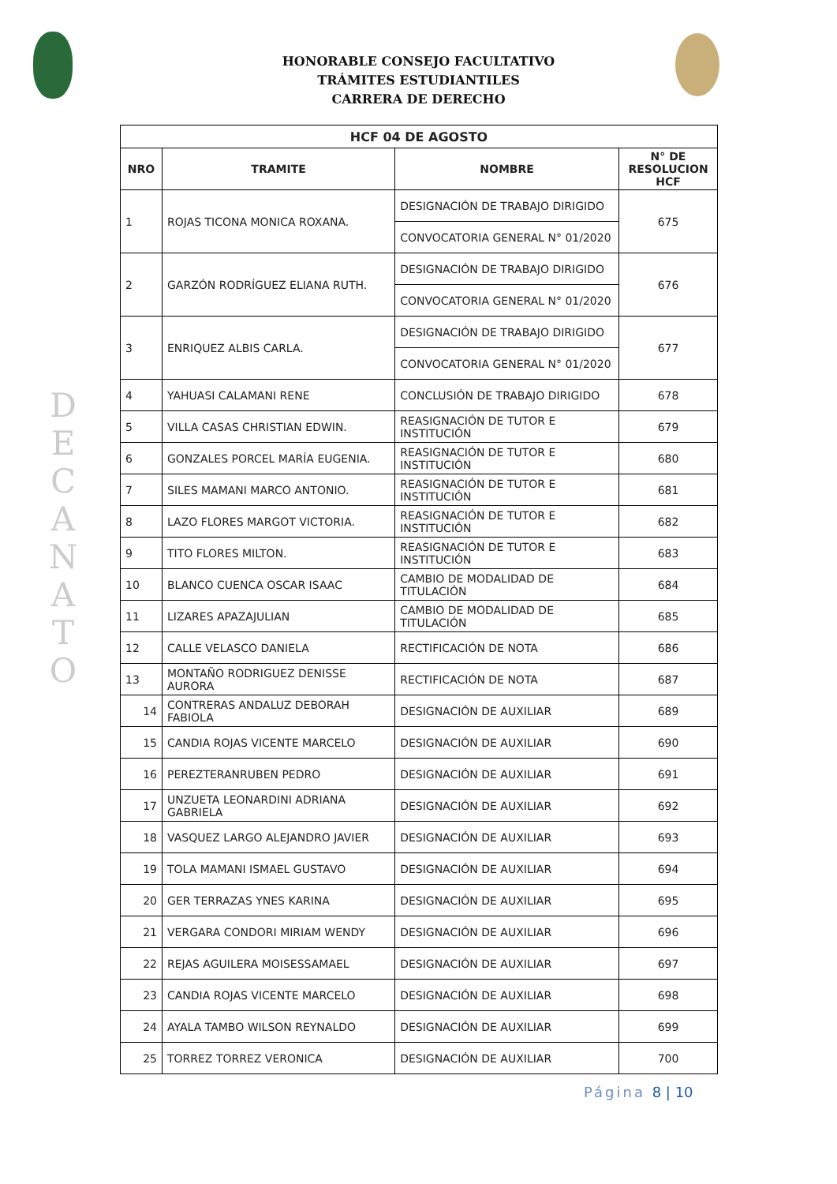HONORABLE CONSEJO FACULTATIVO
TRÁMITES ESTUDIANTILES
CARRERA DE DERECHO
D E C A N A T O
| HCF 04 DE AGOSTO | | | |
| NRO | TRAMITE | NOMBRE | N° DE RESOLUCION HCF |
| 1 | ROJAS TICONA MONICA ROXANA. | DESIGNACIÓN DE TRABAJO DIRIGIDO | 675 |
| | | CONVOCATORIA GENERAL N° 01/2020 | |
| 2 | GARZÓN RODRÍGUEZ ELIANA RUTH. | DESIGNACIÓN DE TRABAJO DIRIGIDO | 676 |
| | | CONVOCATORIA GENERAL N° 01/2020 | |
| 3 | ENRIQUEZ ALBIS CARLA. | DESIGNACIÓN DE TRABAJO DIRIGIDO | 677 |
| | | CONVOCATORIA GENERAL N° 01/2020 | |
| 4 | YAHUASI CALAMANI RENE | CONCLUSIÓN DE TRABAJO DIRIGIDO | 678 |
| 5 | VILLA CASAS CHRISTIAN EDWIN. | REASIGNACIÓN DE TUTOR E INSTITUCIÓN | 679 |
| 6 | GONZALES PORCEL MARÍA EUGENIA. | REASIGNACIÓN DE TUTOR E INSTITUCIÓN | 680 |
| 7 | SILES MAMANI MARCO ANTONIO. | REASIGNACIÓN DE TUTOR E INSTITUCIÓN | 681 |
| 8 | LAZO FLORES MARGOT VICTORIA. | REASIGNACIÓN DE TUTOR E INSTITUCIÓN | 682 |
| 9 | TITO FLORES MILTON. | REASIGNACIÓN DE TUTOR E INSTITUCIÓN | 683 |
| 10 | BLANCO CUENCA OSCAR ISAAC | CAMBIO DE MODALIDAD DE TITULACIÓN | 684 |
| 11 | LIZARES APAZAJULIAN | CAMBIO DE MODALIDAD DE TITULACIÓN | 685 |
| 12 | CALLE VELASCO DANIELA | RECTIFICACIÓN DE NOTA | 686 |
| 13 | MONTAÑO RODRIGUEZ DENISSE AURORA | RECTIFICACIÓN DE NOTA | 687 |
| 14 | CONTRERAS ANDALUZ DEBORAH FABIOLA | DESIGNACIÓN DE AUXILIAR | 689 |
| 15 | CANDIA ROJAS VICENTE MARCELO | DESIGNACIÓN DE AUXILIAR | 690 |
| 16 | PEREZTERANRUBEN PEDRO | DESIGNACIÓN DE AUXILIAR | 691 |
| 17 | UNZUETA LEONARDINI ADRIANA GABRIELA | DESIGNACIÓN DE AUXILIAR | 692 |
| 18 | VASQUEZ LARGO ALEJANDRO JAVIER | DESIGNACIÓN DE AUXILIAR | 693 |
| 19 | TOLA MAMANI ISMAEL GUSTAVO | DESIGNACIÓN DE AUXILIAR | 694 |
| 20 | GER TERRAZAS YNES KARINA | DESIGNACIÓN DE AUXILIAR | 695 |
| 21 | VERGARA CONDORI MIRIAM WENDY | DESIGNACIÓN DE AUXILIAR | 696 |
| 22 | REJAS AGUILERA MOISESSAMAEL | DESIGNACIÓN DE AUXILIAR | 697 |
| 23 | CANDIA ROJAS VICENTE MARCELO | DESIGNACIÓN DE AUXILIAR | 698 |
| 24 | AYALA TAMBO WILSON REYNALDO | DESIGNACIÓN DE AUXILIAR | 699 |
| 25 | TORREZ TORREZ VERONICA | DESIGNACIÓN DE AUXILIAR | 700 |
Página 8 | 10